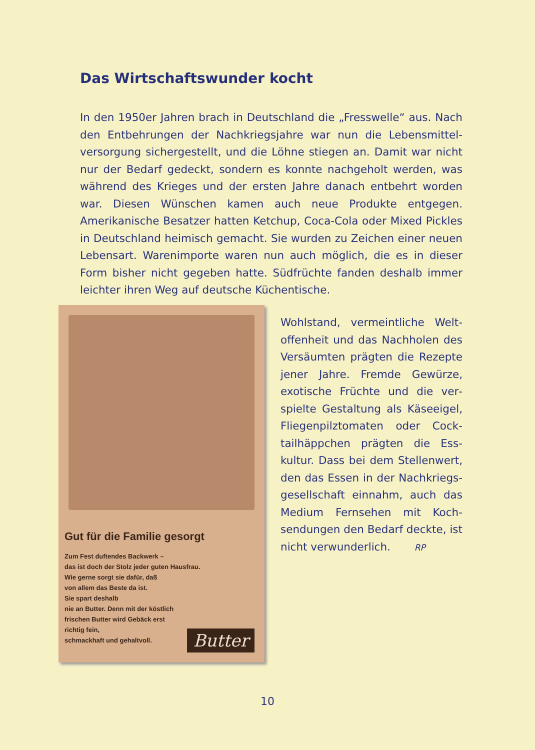Das Wirtschaftswunder kocht
In den 1950er Jahren brach in Deutschland die „Fresswelle“ aus. Nach den Entbehrungen der Nachkriegsjahre war nun die Lebensmittel­versorgung sichergestellt, und die Löhne stiegen an. Damit war nicht nur der Bedarf gedeckt, sondern es konnte nachgeholt werden, was während des Krieges und der ersten Jahre danach entbehrt worden war. Diesen Wünschen kamen auch neue Produkte entgegen. Amerikanische Besatzer hatten Ketchup, Coca-Cola oder Mixed Pickles in Deutschland heimisch gemacht. Sie wurden zu Zeichen einer neuen Lebensart. Warenimporte waren nun auch möglich, die es in dieser Form bisher nicht gegeben hatte. Südfrüchte fanden deshalb immer leichter ihren Weg auf deutsche Küchentische.
Gut für die Familie gesorgt
Zum Fest duftendes Backwerk –
das ist doch der Stolz jeder guten Hausfrau.
Wie gerne sorgt sie dafür, daß
von allem das Beste da ist.
Sie spart deshalb
nie an Butter. Denn mit der köstlich
frischen Butter wird Gebäck erst
richtig fein,
schmackhaft und gehaltvoll.
Butter
Wohlstand, vermeintliche Welt­offenheit und das Nachholen des Versäumten prägten die Rezepte jener Jahre. Fremde Gewürze, exotische Früchte und die ver­spielte Gestaltung als Käseeigel, Fliegenpilztomaten oder Cock­tailhäppchen prägten die Ess­kultur. Dass bei dem Stellenwert, den das Essen in der Nachkriegs­gesellschaft einnahm, auch das Medium Fernsehen mit Koch­sendungen den Bedarf deckte, ist nicht verwunderlich. RP
10